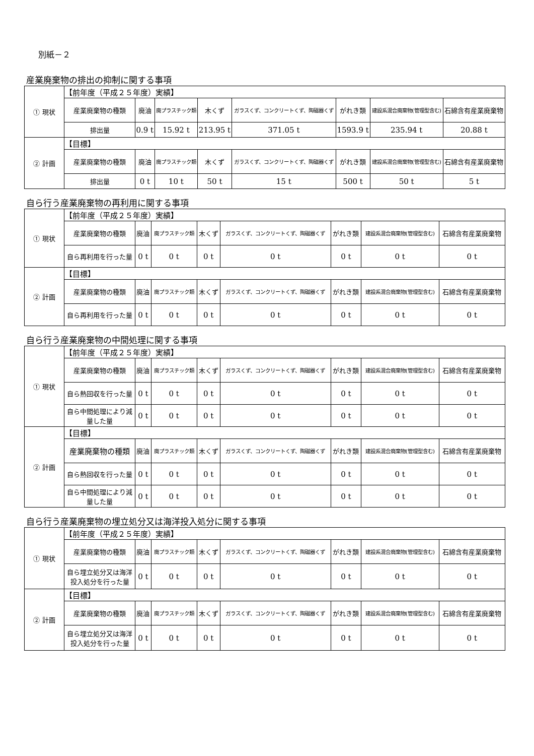別紙－２
産業廃棄物の排出の抑制に関する事項
| ① 現状 | 【前年度（平成２５年度）実績】 | | | | | | | |
| | 産業廃棄物の種類 | 廃油 | 廃プラスチック類 | 木くず | ガラスくず、コンクリートくず、陶磁器くず | がれき類 | 建設系混合廃棄物(管理型含む) | 石綿含有産業廃棄物 |
| | 排出量 | 0.9 t | 15.92 t | 213.95 t | 371.05 t | 1593.9 t | 235.94 t | 20.88 t |
| ② 計画 | 【目標】 | | | | | | | |
| | 産業廃棄物の種類 | 廃油 | 廃プラスチック類 | 木くず | ガラスくず、コンクリートくず、陶磁器くず | がれき類 | 建設系混合廃棄物(管理型含む) | 石綿含有産業廃棄物 |
| | 排出量 | 0 t | 10 t | 50 t | 15 t | 500 t | 50 t | 5 t |
自ら行う産業廃棄物の再利用に関する事項
| ① 現状 | 【前年度（平成２５年度）実績】 | | | | | | | |
| | 産業廃棄物の種類 | 廃油 | 廃プラスチック類 | 木くず | ガラスくず、コンクリートくず、陶磁器くず | がれき類 | 建設系混合廃棄物(管理型含む) | 石綿含有産業廃棄物 |
| | 自ら再利用を行った量 | 0 t | 0 t | 0 t | 0 t | 0 t | 0 t | 0 t |
| ② 計画 | 【目標】 | | | | | | | |
| | 産業廃棄物の種類 | 廃油 | 廃プラスチック類 | 木くず | ガラスくず、コンクリートくず、陶磁器くず | がれき類 | 建設系混合廃棄物(管理型含む) | 石綿含有産業廃棄物 |
| | 自ら再利用を行った量 | 0 t | 0 t | 0 t | 0 t | 0 t | 0 t | 0 t |
自ら行う産業廃棄物の中間処理に関する事項
| ① 現状 | 【前年度（平成２５年度）実績】 | | | | | | | |
| | 産業廃棄物の種類 | 廃油 | 廃プラスチック類 | 木くず | ガラスくず、コンクリートくず、陶磁器くず | がれき類 | 建設系混合廃棄物(管理型含む) | 石綿含有産業廃棄物 |
| | 自ら熱回収を行った量 | 0 t | 0 t | 0 t | 0 t | 0 t | 0 t | 0 t |
| | 自ら中間処理により減量した量 | 0 t | 0 t | 0 t | 0 t | 0 t | 0 t | 0 t |
| ② 計画 | 【目標】 | | | | | | | |
| | 産業廃棄物の種類 | 廃油 | 廃プラスチック類 | 木くず | ガラスくず、コンクリートくず、陶磁器くず | がれき類 | 建設系混合廃棄物(管理型含む) | 石綿含有産業廃棄物 |
| | 自ら熱回収を行った量 | 0 t | 0 t | 0 t | 0 t | 0 t | 0 t | 0 t |
| | 自ら中間処理により減量した量 | 0 t | 0 t | 0 t | 0 t | 0 t | 0 t | 0 t |
自ら行う産業廃棄物の埋立処分又は海洋投入処分に関する事項
| ① 現状 | 【前年度（平成２５年度）実績】 | | | | | | | |
| | 産業廃棄物の種類 | 廃油 | 廃プラスチック類 | 木くず | ガラスくず、コンクリートくず、陶磁器くず | がれき類 | 建設系混合廃棄物(管理型含む) | 石綿含有産業廃棄物 |
| | 自ら埋立処分又は海洋投入処分を行った量 | 0 t | 0 t | 0 t | 0 t | 0 t | 0 t | 0 t |
| ② 計画 | 【目標】 | | | | | | | |
| | 産業廃棄物の種類 | 廃油 | 廃プラスチック類 | 木くず | ガラスくず、コンクリートくず、陶磁器くず | がれき類 | 建設系混合廃棄物(管理型含む) | 石綿含有産業廃棄物 |
| | 自ら埋立処分又は海洋投入処分を行った量 | 0 t | 0 t | 0 t | 0 t | 0 t | 0 t | 0 t |